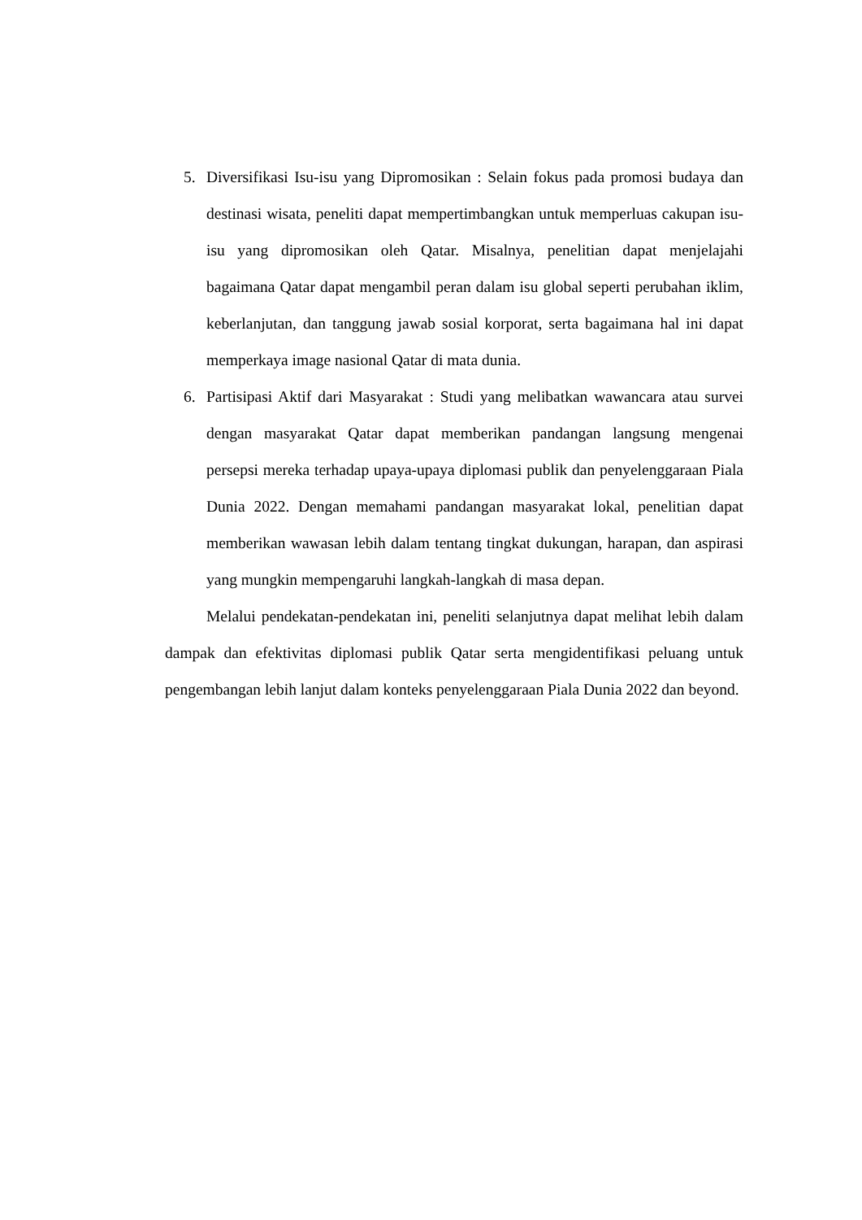5. Diversifikasi Isu-isu yang Dipromosikan : Selain fokus pada promosi budaya dan destinasi wisata, peneliti dapat mempertimbangkan untuk memperluas cakupan isu-isu yang dipromosikan oleh Qatar. Misalnya, penelitian dapat menjelajahi bagaimana Qatar dapat mengambil peran dalam isu global seperti perubahan iklim, keberlanjutan, dan tanggung jawab sosial korporat, serta bagaimana hal ini dapat memperkaya image nasional Qatar di mata dunia.
6. Partisipasi Aktif dari Masyarakat : Studi yang melibatkan wawancara atau survei dengan masyarakat Qatar dapat memberikan pandangan langsung mengenai persepsi mereka terhadap upaya-upaya diplomasi publik dan penyelenggaraan Piala Dunia 2022. Dengan memahami pandangan masyarakat lokal, penelitian dapat memberikan wawasan lebih dalam tentang tingkat dukungan, harapan, dan aspirasi yang mungkin mempengaruhi langkah-langkah di masa depan.
Melalui pendekatan-pendekatan ini, peneliti selanjutnya dapat melihat lebih dalam dampak dan efektivitas diplomasi publik Qatar serta mengidentifikasi peluang untuk pengembangan lebih lanjut dalam konteks penyelenggaraan Piala Dunia 2022 dan beyond.